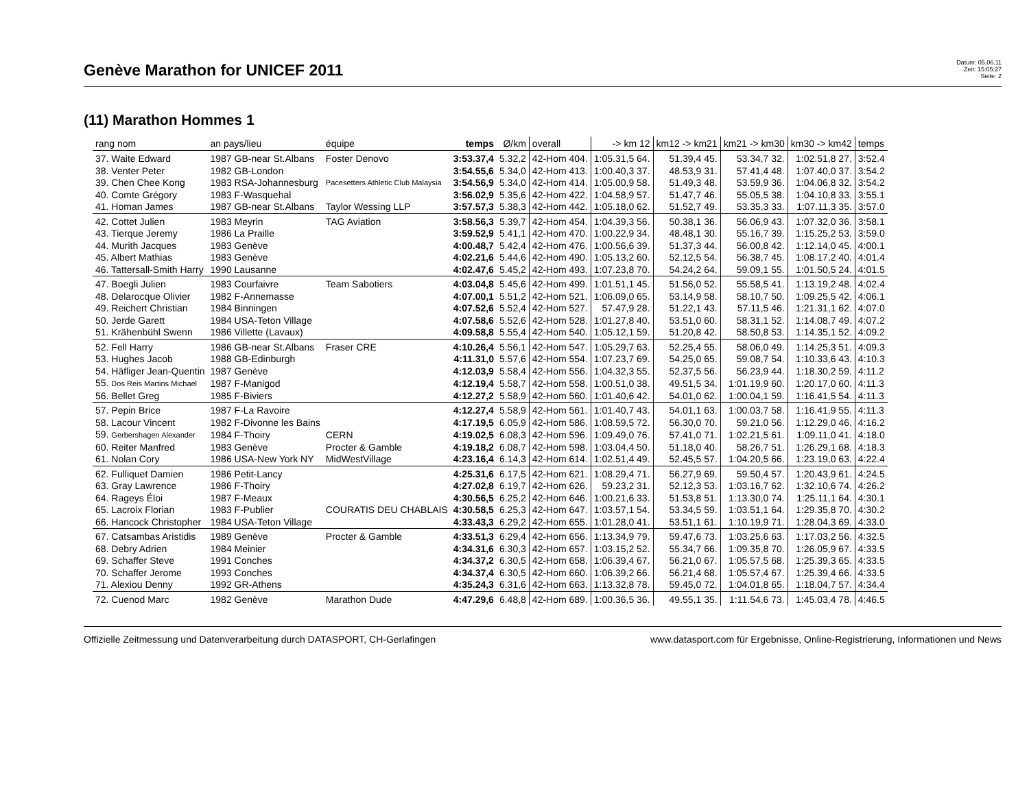Genève Marathon for UNICEF 2011
Datum: 05.06.11
Zeit: 15:05:27
Seite: 2
(11) Marathon Hommes 1
| rang nom | an pays/lieu | équipe | temps | Ø/km | overall | -> km 12 | km12 -> km21 | km21 -> km30 | km30 -> km42 | temps |
| --- | --- | --- | --- | --- | --- | --- | --- | --- | --- | --- |
| 37. Waite Edward | 1987 GB-near St.Albans | Foster Denovo | 3:53.37,4 | 5.32,2 | 42-Hom 404. | 1:05.31,5 64. | 51.39,4 45. | 53.34,7 32. | 1:02.51,8 27. | 3:52.4 |
| 38. Venter Peter | 1982 GB-London | | 3:54.55,6 | 5.34,0 | 42-Hom 413. | 1:00.40,3 37. | 48.53,9 31. | 57.41,4 48. | 1:07.40,0 37. | 3:54.2 |
| 39. Chen Chee Kong | 1983 RSA-Johannesburg | Pacesetters Athletic Club Malaysia | 3:54.56,9 | 5.34,0 | 42-Hom 414. | 1:05.00,9 58. | 51.49,3 48. | 53.59,9 36. | 1:04.06,8 32. | 3:54.2 |
| 40. Comte Grégory | 1983 F-Wasquehal | | 3:56.02,9 | 5.35,6 | 42-Hom 422. | 1:04.58,9 57. | 51.47,7 46. | 55.05,5 38. | 1:04.10,8 33. | 3:55.1 |
| 41. Homan James | 1987 GB-near St.Albans | Taylor Wessing LLP | 3:57.57,3 | 5.38,3 | 42-Hom 442. | 1:05.18,0 62. | 51.52,7 49. | 53.35,3 33. | 1:07.11,3 35. | 3:57.0 |
| 42. Cottet Julien | 1983 Meyrin | TAG Aviation | 3:58.56,3 | 5.39,7 | 42-Hom 454. | 1:04.39,3 56. | 50.38,1 36. | 56.06,9 43. | 1:07.32,0 36. | 3:58.1 |
| 43. Tierque Jeremy | 1986 La Praille | | 3:59.52,9 | 5.41,1 | 42-Hom 470. | 1:00.22,9 34. | 48.48,1 30. | 55.16,7 39. | 1:15.25,2 53. | 3:59.0 |
| 44. Murith Jacques | 1983 Genève | | 4:00.48,7 | 5.42,4 | 42-Hom 476. | 1:00.56,6 39. | 51.37,3 44. | 56.00,8 42. | 1:12.14,0 45. | 4:00.1 |
| 45. Albert Mathias | 1983 Genève | | 4:02.21,6 | 5.44,6 | 42-Hom 490. | 1:05.13,2 60. | 52.12,5 54. | 56.38,7 45. | 1:08.17,2 40. | 4:01.4 |
| 46. Tattersall-Smith Harry | 1990 Lausanne | | 4:02.47,6 | 5.45,2 | 42-Hom 493. | 1:07.23,8 70. | 54.24,2 64. | 59.09,1 55. | 1:01.50,5 24. | 4:01.5 |
| 47. Boegli Julien | 1983 Courfaivre | Team Sabotiers | 4:03.04,8 | 5.45,6 | 42-Hom 499. | 1:01.51,1 45. | 51.56,0 52. | 55.58,5 41. | 1:13.19,2 48. | 4:02.4 |
| 48. Delarocque Olivier | 1982 F-Annemasse | | 4:07.00,1 | 5.51,2 | 42-Hom 521. | 1:06.09,0 65. | 53.14,9 58. | 58.10,7 50. | 1:09.25,5 42. | 4:06.1 |
| 49. Reichert Christian | 1984 Binningen | | 4:07.52,6 | 5.52,4 | 42-Hom 527. | 57.47,9 28. | 51.22,1 43. | 57.11,5 46. | 1:21.31,1 62. | 4:07.0 |
| 50. Jerde Garett | 1984 USA-Teton Village | | 4:07.58,6 | 5.52,6 | 42-Hom 528. | 1:01.27,8 40. | 53.51,0 60. | 58.31,1 52. | 1:14.08,7 49. | 4:07.2 |
| 51. Krähenbühl Swenn | 1986 Villette (Lavaux) | | 4:09.58,8 | 5.55,4 | 42-Hom 540. | 1:05.12,1 59. | 51.20,8 42. | 58.50,8 53. | 1:14.35,1 52. | 4:09.2 |
| 52. Fell Harry | 1986 GB-near St.Albans | Fraser CRE | 4:10.26,4 | 5.56,1 | 42-Hom 547. | 1:05.29,7 63. | 52.25,4 55. | 58.06,0 49. | 1:14.25,3 51. | 4:09.3 |
| 53. Hughes Jacob | 1988 GB-Edinburgh | | 4:11.31,0 | 5.57,6 | 42-Hom 554. | 1:07.23,7 69. | 54.25,0 65. | 59.08,7 54. | 1:10.33,6 43. | 4:10.3 |
| 54. Häfliger Jean-Quentin | 1987 Genève | | 4:12.03,9 | 5.58,4 | 42-Hom 556. | 1:04.32,3 55. | 52.37,5 56. | 56.23,9 44. | 1:18.30,2 59. | 4:11.2 |
| 55. Dos Reis Martins Michael | 1987 F-Manigod | | 4:12.19,4 | 5.58,7 | 42-Hom 558. | 1:00.51,0 38. | 49.51,5 34. | 1:01.19,9 60. | 1:20.17,0 60. | 4:11.3 |
| 56. Bellet Greg | 1985 F-Biviers | | 4:12.27,2 | 5.58,9 | 42-Hom 560. | 1:01.40,6 42. | 54.01,0 62. | 1:00.04,1 59. | 1:16.41,5 54. | 4:11.3 |
| 57. Pepin Brice | 1987 F-La Ravoire | | 4:12.27,4 | 5.58,9 | 42-Hom 561. | 1:01.40,7 43. | 54.01,1 63. | 1:00.03,7 58. | 1:16.41,9 55. | 4:11.3 |
| 58. Lacour Vincent | 1982 F-Divonne les Bains | | 4:17.19,5 | 6.05,9 | 42-Hom 586. | 1:08.59,5 72. | 56.30,0 70. | 59.21,0 56. | 1:12.29,0 46. | 4:16.2 |
| 59. Gerbershagen Alexander | 1984 F-Thoiry | CERN | 4:19.02,5 | 6.08,3 | 42-Hom 596. | 1:09.49,0 76. | 57.41,0 71. | 1:02.21,5 61. | 1:09.11,0 41. | 4:18.0 |
| 60. Reiter Manfred | 1983 Genève | Procter & Gamble | 4:19.18,2 | 6.08,7 | 42-Hom 598. | 1:03.04,4 50. | 51.18,0 40. | 58.26,7 51. | 1:26.29,1 68. | 4:18.3 |
| 61. Nolan Cory | 1986 USA-New York NY | MidWestVillage | 4:23.16,4 | 6.14,3 | 42-Hom 614. | 1:02.51,4 49. | 52.45,5 57. | 1:04.20,5 66. | 1:23.19,0 63. | 4:22.4 |
| 62. Fulliquet Damien | 1986 Petit-Lancy | | 4:25.31,6 | 6.17,5 | 42-Hom 621. | 1:08.29,4 71. | 56.27,9 69. | 59.50,4 57. | 1:20.43,9 61. | 4:24.5 |
| 63. Gray Lawrence | 1986 F-Thoiry | | 4:27.02,8 | 6.19,7 | 42-Hom 626. | 59.23,2 31. | 52.12,3 53. | 1:03.16,7 62. | 1:32.10,6 74. | 4:26.2 |
| 64. Rageys Éloi | 1987 F-Meaux | | 4:30.56,5 | 6.25,2 | 42-Hom 646. | 1:00.21,6 33. | 51.53,8 51. | 1:13.30,0 74. | 1:25.11,1 64. | 4:30.1 |
| 65. Lacroix Florian | 1983 F-Publier | COURATIS DEU CHABLAIS | 4:30.58,5 | 6.25,3 | 42-Hom 647. | 1:03.57,1 54. | 53.34,5 59. | 1:03.51,1 64. | 1:29.35,8 70. | 4:30.2 |
| 66. Hancock Christopher | 1984 USA-Teton Village | | 4:33.43,3 | 6.29,2 | 42-Hom 655. | 1:01.28,0 41. | 53.51,1 61. | 1:10.19,9 71. | 1:28.04,3 69. | 4:33.0 |
| 67. Catsambas Aristidis | 1989 Genève | Procter & Gamble | 4:33.51,3 | 6.29,4 | 42-Hom 656. | 1:13.34,9 79. | 59.47,6 73. | 1:03.25,6 63. | 1:17.03,2 56. | 4:32.5 |
| 68. Debry Adrien | 1984 Meinier | | 4:34.31,6 | 6.30,3 | 42-Hom 657. | 1:03.15,2 52. | 55.34,7 66. | 1:09.35,8 70. | 1:26.05,9 67. | 4:33.5 |
| 69. Schaffer Steve | 1991 Conches | | 4:34.37,2 | 6.30,5 | 42-Hom 658. | 1:06.39,4 67. | 56.21,0 67. | 1:05.57,5 68. | 1:25.39,3 65. | 4:33.5 |
| 70. Schaffer Jerome | 1993 Conches | | 4:34.37,4 | 6.30,5 | 42-Hom 660. | 1:06.39,2 66. | 56.21,4 68. | 1:05.57,4 67. | 1:25.39,4 66. | 4:33.5 |
| 71. Alexiou Denny | 1992 GR-Athens | | 4:35.24,3 | 6.31,6 | 42-Hom 663. | 1:13.32,8 78. | 59.45,0 72. | 1:04.01,8 65. | 1:18.04,7 57. | 4:34.4 |
| 72. Cuenod Marc | 1982 Genève | Marathon Dude | 4:47.29,6 | 6.48,8 | 42-Hom 689. | 1:00.36,5 36. | 49.55,1 35. | 1:11.54,6 73. | 1:45.03,4 78. | 4:46.5 |
Offizielle Zeitmessung und Datenverarbeitung durch DATASPORT, CH-Gerlafingen www.datasport.com für Ergebnisse, Online-Registrierung, Informationen und News